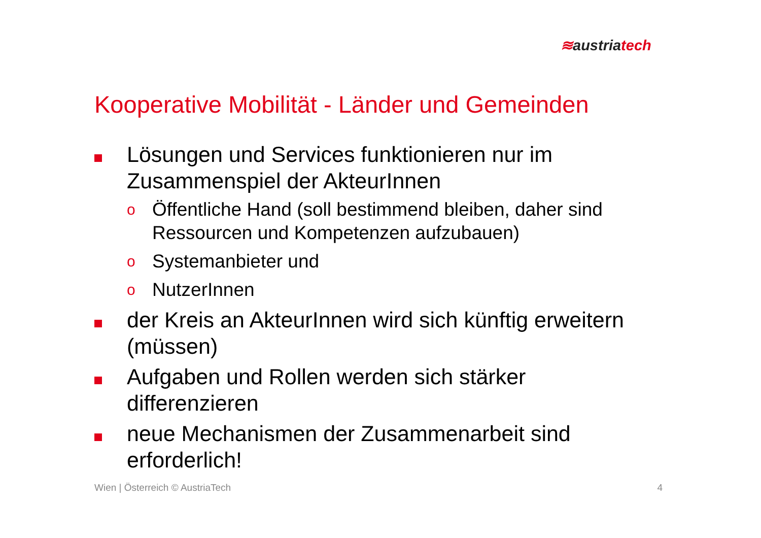≋austriatech
Kooperative Mobilität - Länder und Gemeinden
Lösungen und Services funktionieren nur im Zusammenspiel der AkteurInnen
o
Öffentliche Hand (soll bestimmend bleiben, daher sind Ressourcen und Kompetenzen aufzubauen)
o
Systemanbieter und
o
NutzerInnen
der Kreis an AkteurInnen wird sich künftig erweitern (müssen)
Aufgaben und Rollen werden sich stärker differenzieren
neue Mechanismen der Zusammenarbeit sind erforderlich!
Wien | Österreich © AustriaTech 4